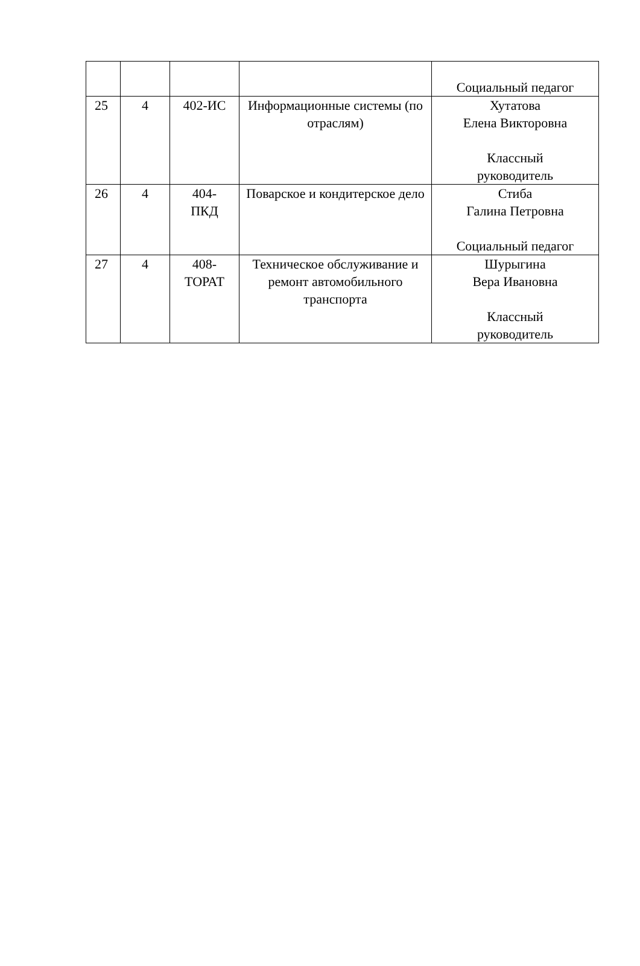| | | | | Социальный педагог |
| 25 | 4 | 402-ИС | Информационные системы (по отраслям) | Хутатова Елена Викторовна Классный руководитель |
| 26 | 4 | 404- ПКД | Поварское и кондитерское дело | Стиба Галина Петровна Социальный педагог |
| 27 | 4 | 408- ТОРАТ | Техническое обслуживание и ремонт автомобильного транспорта | Шурыгина Вера Ивановна Классный руководитель |